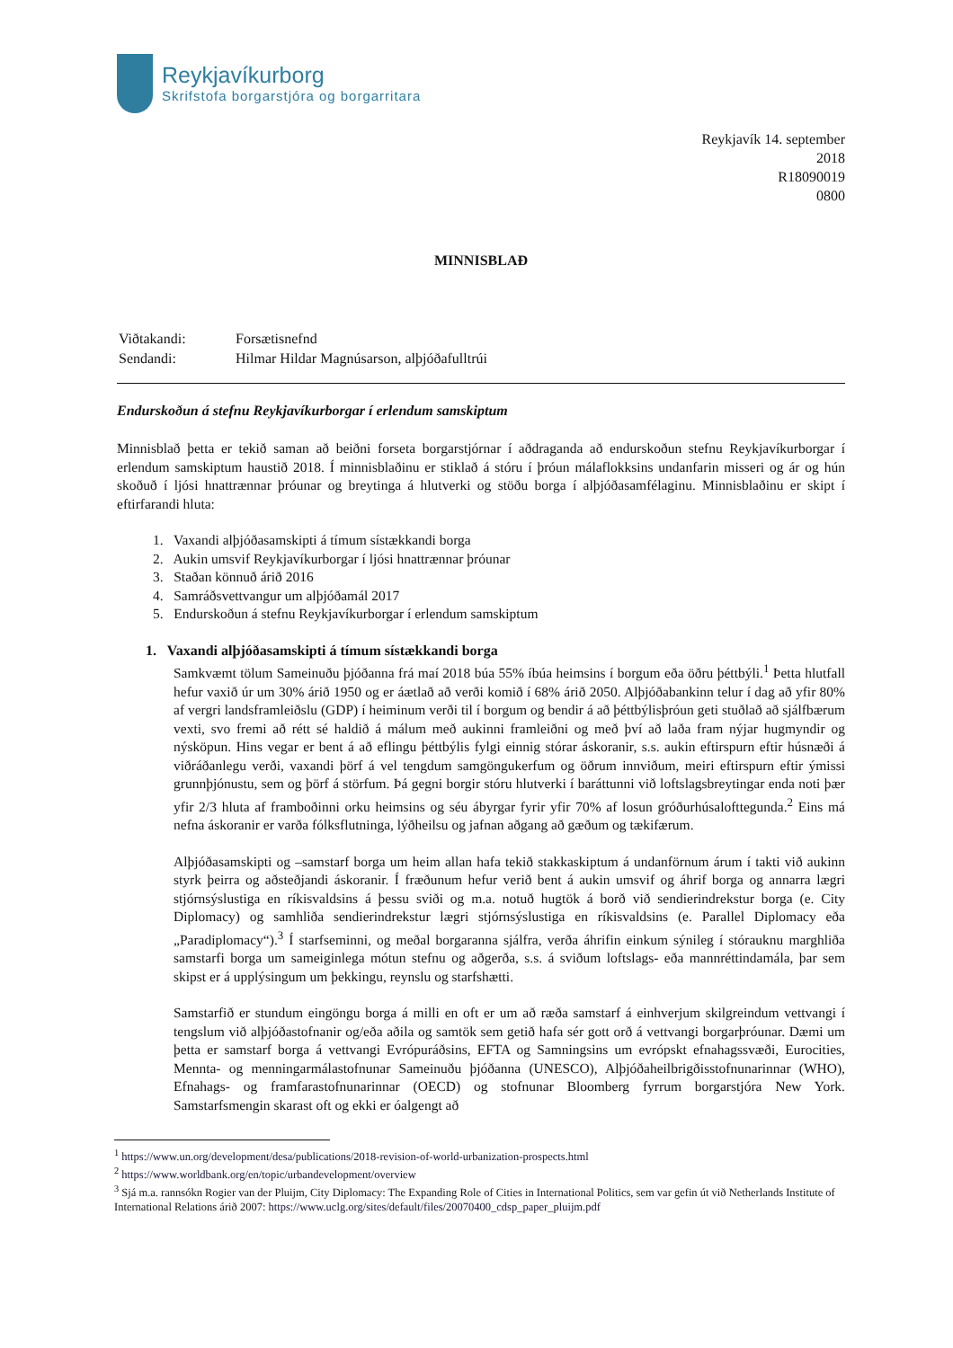Reykjavíkurborg
Skrifstofa borgarstjóra og borgarritara
Reykjavík 14. september
2018
R18090019
0800
MINNISBLAÐ
| Viðtakandi: | Forsætisnefnd |
| Sendandi: | Hilmar Hildar Magnúsarson, alþjóðafulltrúi |
Endurskoðun á stefnu Reykjavíkurborgar í erlendum samskiptum
Minnisblað þetta er tekið saman að beiðni forseta borgarstjórnar í aðdraganda að endurskoðun stefnu Reykjavíkurborgar í erlendum samskiptum haustið 2018. Í minnisblaðinu er stiklað á stóru í þróun málaflokksins undanfarin misseri og ár og hún skoðuð í ljósi hnattrænnar þróunar og breytinga á hlutverki og stöðu borga í alþjóðasamfélaginu. Minnisblaðinu er skipt í eftirfarandi hluta:
1. Vaxandi alþjóðasamskipti á tímum sístækkandi borga
2. Aukin umsvif Reykjavíkurborgar í ljósi hnattrænnar þróunar
3. Staðan könnuð árið 2016
4. Samráðsvettvangur um alþjóðamál 2017
5. Endurskoðun á stefnu Reykjavíkurborgar í erlendum samskiptum
1. Vaxandi alþjóðasamskipti á tímum sístækkandi borga
Samkvæmt tölum Sameinuðu þjóðanna frá maí 2018 búa 55% íbúa heimsins í borgum eða öðru þéttbýli.<sup>1</sup> Þetta hlutfall hefur vaxið úr um 30% árið 1950 og er áætlað að verði komið í 68% árið 2050. Alþjóðabankinn telur í dag að yfir 80% af vergri landsframleiðslu (GDP) í heiminum verði til í borgum og bendir á að þéttbýlisþróun geti stuðlað að sjálfbærum vexti, svo fremi að rétt sé haldið á málum með aukinni framleiðni og með því að laða fram nýjar hugmyndir og nýsköpun. Hins vegar er bent á að eflingu þéttbýlis fylgi einnig stórar áskoranir, s.s. aukin eftirspurn eftir húsnæði á viðráðanlegu verði, vaxandi þörf á vel tengdum samgöngukerfum og öðrum innviðum, meiri eftirspurn eftir ýmissi grunnþjónustu, sem og þörf á störfum. Þá gegni borgir stóru hlutverki í baráttunni við loftslagsbreytingar enda noti þær yfir 2/3 hluta af framboðinni orku heimsins og séu ábyrgar fyrir yfir 70% af losun gróðurhúsalofttegunda.<sup>2</sup> Eins má nefna áskoranir er varða fólksflutninga, lýðheilsu og jafnan aðgang að gæðum og tækifærum.
Alþjóðasamskipti og –samstarf borga um heim allan hafa tekið stakkaskiptum á undanförnum árum í takti við aukinn styrk þeirra og aðsteðjandi áskoranir. Í fræðunum hefur verið bent á aukin umsvif og áhrif borga og annarra lægri stjórnsýslustiga en ríkisvaldsins á þessu sviði og m.a. notuð hugtök á borð við sendierindrekstur borga (e. City Diplomacy) og samhliða sendierindrekstur lægri stjórnsýslustiga en ríkisvaldsins (e. Parallel Diplomacy eða „Paradiplomacy“).<sup>3</sup> Í starfseminni, og meðal borgaranna sjálfra, verða áhrifin einkum sýnileg í stórauknu marghliða samstarfi borga um sameiginlega mótun stefnu og aðgerða, s.s. á sviðum loftslags- eða mannréttindamála, þar sem skipst er á upplýsingum um þekkingu, reynslu og starfshætti.
Samstarfið er stundum eingöngu borga á milli en oft er um að ræða samstarf á einhverjum skilgreindum vettvangi í tengslum við alþjóðastofnanir og/eða aðila og samtök sem getið hafa sér gott orð á vettvangi borgarþróunar. Dæmi um þetta er samstarf borga á vettvangi Evrópuráðsins, EFTA og Samningsins um evrópskt efnahagssvæði, Eurocities, Mennta- og menningarmálastofnunar Sameinuðu þjóðanna (UNESCO), Alþjóðaheilbrigðisstofnunarinnar (WHO), Efnahags- og framfarastofnunarinnar (OECD) og stofnunar Bloomberg fyrrum borgarstjóra New York. Samstarfsmengin skarast oft og ekki er óalgengt að
<sup>1</sup> https://www.un.org/development/desa/publications/2018-revision-of-world-urbanization-prospects.html
<sup>2</sup> https://www.worldbank.org/en/topic/urbandevelopment/overview
<sup>3</sup> Sjá m.a. rannsókn Rogier van der Pluijm, City Diplomacy: The Expanding Role of Cities in International Politics, sem var gefin út við Netherlands Institute of International Relations árið 2007: https://www.uclg.org/sites/default/files/20070400_cdsp_paper_pluijm.pdf